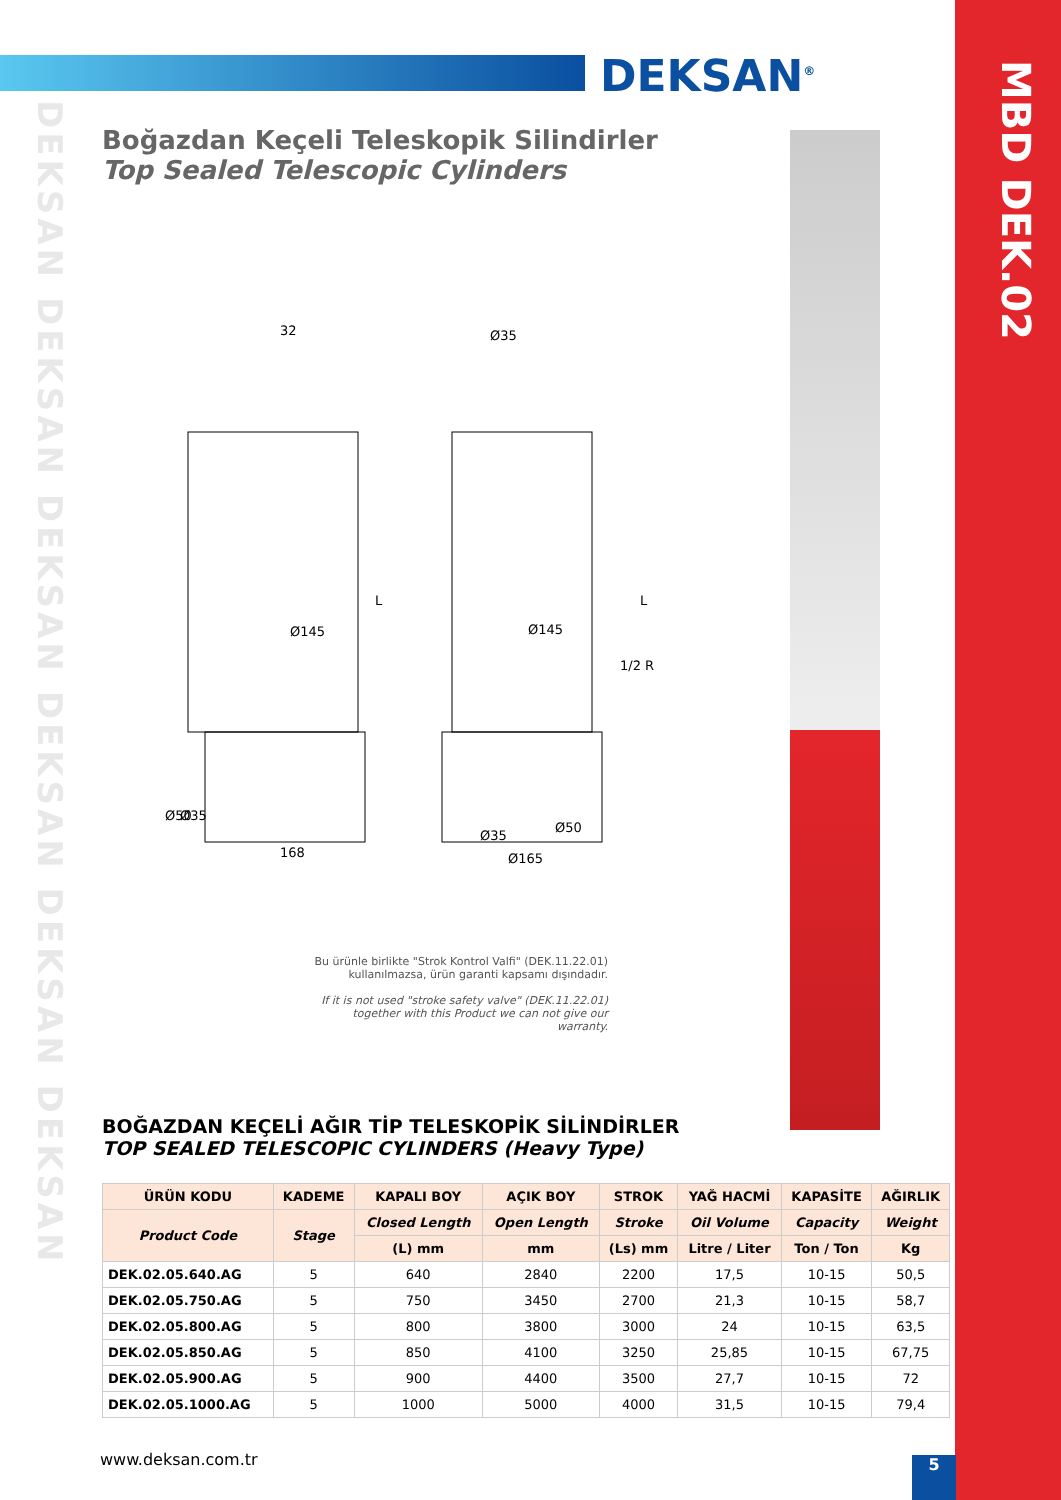MBD DEK.02
DEKSAN<sup>®</sup>
DEKSAN DEKSAN DEKSAN DEKSAN DEKSAN DEKSAN
Boğazdan Keçeli Teleskopik Silindirler
Top Sealed Telescopic Cylinders
32
Ø35
Ø145
Ø145
1/2 R
Ø50
Ø35
168
Ø165
Ø35
Ø50
L
L
Bu ürünle birlikte "Strok Kontrol Valfi" (DEK.11.22.01) kullanılmazsa, ürün garanti kapsamı dışındadır.
If it is not used "stroke safety valve" (DEK.11.22.01) together with this Product we can not give our warranty.
BOĞAZDAN KEÇELİ AĞIR TİP TELESKOPİK SİLİNDİRLER
TOP SEALED TELESCOPIC CYLINDERS (Heavy Type)
| ÜRÜN KODU | KADEME | KAPALI BOY | AÇIK BOY | STROK | YAĞ HACMİ | KAPASİTE | AĞIRLIK |
| --- | --- | --- | --- | --- | --- | --- | --- |
| Product Code | Stage | Closed Length | Open Length | Stroke | Oil Volume | Capacity | Weight |
| | | (L) mm | mm | (Ls) mm | Litre / Liter | Ton / Ton | Kg |
| DEK.02.05.640.AG | 5 | 640 | 2840 | 2200 | 17,5 | 10-15 | 50,5 |
| DEK.02.05.750.AG | 5 | 750 | 3450 | 2700 | 21,3 | 10-15 | 58,7 |
| DEK.02.05.800.AG | 5 | 800 | 3800 | 3000 | 24 | 10-15 | 63,5 |
| DEK.02.05.850.AG | 5 | 850 | 4100 | 3250 | 25,85 | 10-15 | 67,75 |
| DEK.02.05.900.AG | 5 | 900 | 4400 | 3500 | 27,7 | 10-15 | 72 |
| DEK.02.05.1000.AG | 5 | 1000 | 5000 | 4000 | 31,5 | 10-15 | 79,4 |
www.deksan.com.tr 5